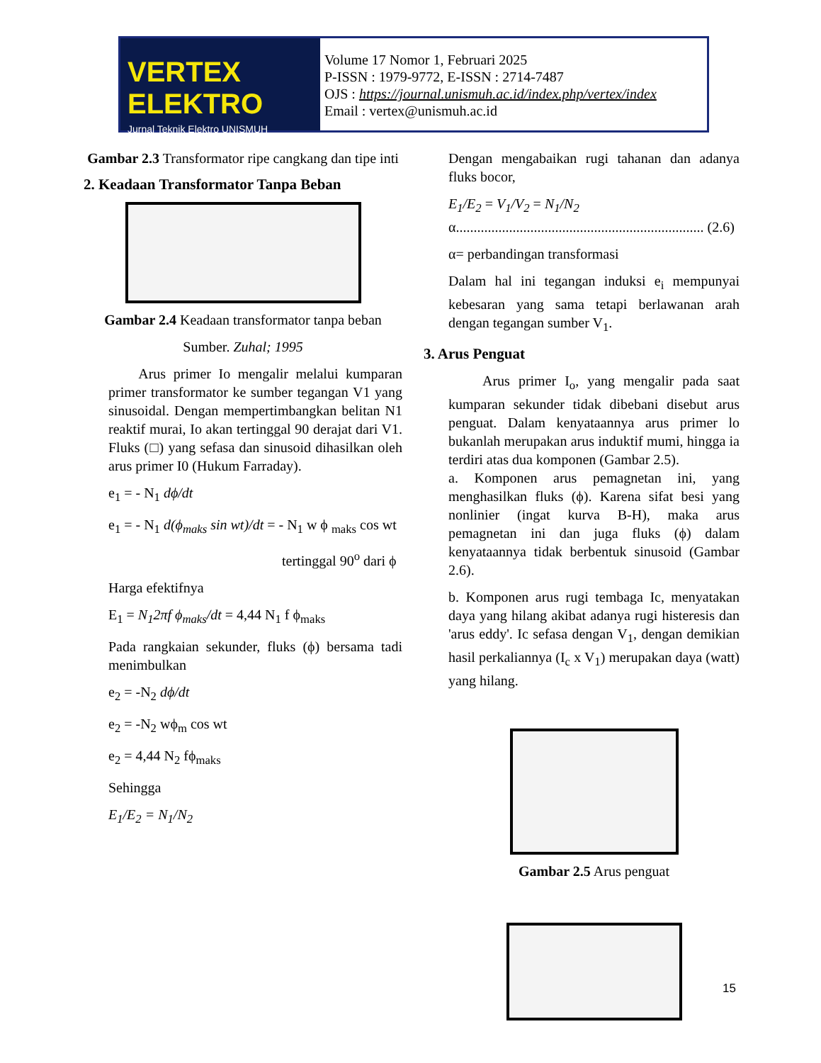VERTEX ELEKTRO
Jurnal Teknik Elektro UNISMUH
Volume 17 Nomor 1, Februari 2025
P-ISSN : 1979-9772, E-ISSN : 2714-7487
OJS : https://journal.unismuh.ac.id/index.php/vertex/index
Email : vertex@unismuh.ac.id
Gambar 2.3 Transformator ripe cangkang dan tipe inti
2. Keadaan Transformator Tanpa Beban
Gambar 2.4 Keadaan transformator tanpa beban
Sumber. Zuhal; 1995
Arus primer Io mengalir melalui kumparan primer transformator ke sumber tegangan V1 yang sinusoidal. Dengan mempertimbangkan belitan N1 reaktif murai, Io akan tertinggal 90 derajat dari V1. Fluks (□) yang sefasa dan sinusoid dihasilkan oleh arus primer I0 (Hukum Farraday).
e<sub>1</sub> = - N<sub>1</sub> dϕ/dt
e<sub>1</sub> = - N<sub>1</sub> d(ϕ<sub>maks</sub> sin wt)/dt = - N<sub>1</sub> w ϕ <sub>maks</sub> cos wt
tertinggal 90<sup>o</sup> dari ϕ
Harga efektifnya
E<sub>1</sub> = N<sub>1</sub>2πf ϕ<sub>maks</sub>/dt = 4,44 N<sub>1</sub> f ϕ<sub>maks</sub>
Pada rangkaian sekunder, fluks (ϕ) bersama tadi menimbulkan
e<sub>2</sub> = -N<sub>2</sub> dϕ/dt
e<sub>2</sub> = -N<sub>2</sub> wϕ<sub>m</sub> cos wt
e<sub>2</sub> = 4,44 N<sub>2</sub> fϕ<sub>maks</sub>
Sehingga
E<sub>1</sub>/E<sub>2</sub> = N<sub>1</sub>/N<sub>2</sub>
Dengan mengabaikan rugi tahanan dan adanya fluks bocor,
E<sub>1</sub>/E<sub>2</sub> = V<sub>1</sub>/V<sub>2</sub> = N<sub>1</sub>/N<sub>2</sub>
α...................................................................... (2.6)
α= perbandingan transformasi
Dalam hal ini tegangan induksi e<sub>i</sub> mempunyai kebesaran yang sama tetapi berlawanan arah dengan tegangan sumber V<sub>1</sub>.
3. Arus Penguat
Arus primer I<sub>o</sub>, yang mengalir pada saat kumparan sekunder tidak dibebani disebut arus penguat. Dalam kenyataannya arus primer lo bukanlah merupakan arus induktif mumi, hingga ia terdiri atas dua komponen (Gambar 2.5).
a. Komponen arus pemagnetan ini, yang menghasilkan fluks (ϕ). Karena sifat besi yang nonlinier (ingat kurva B-H), maka arus pemagnetan ini dan juga fluks (ϕ) dalam kenyataannya tidak berbentuk sinusoid (Gambar 2.6).
b. Komponen arus rugi tembaga Ic, menyatakan daya yang hilang akibat adanya rugi histeresis dan 'arus eddy'. Ic sefasa dengan V<sub>1</sub>, dengan demikian hasil perkaliannya (I<sub>c</sub> x V<sub>1</sub>) merupakan daya (watt) yang hilang.
Gambar 2.5 Arus penguat
15